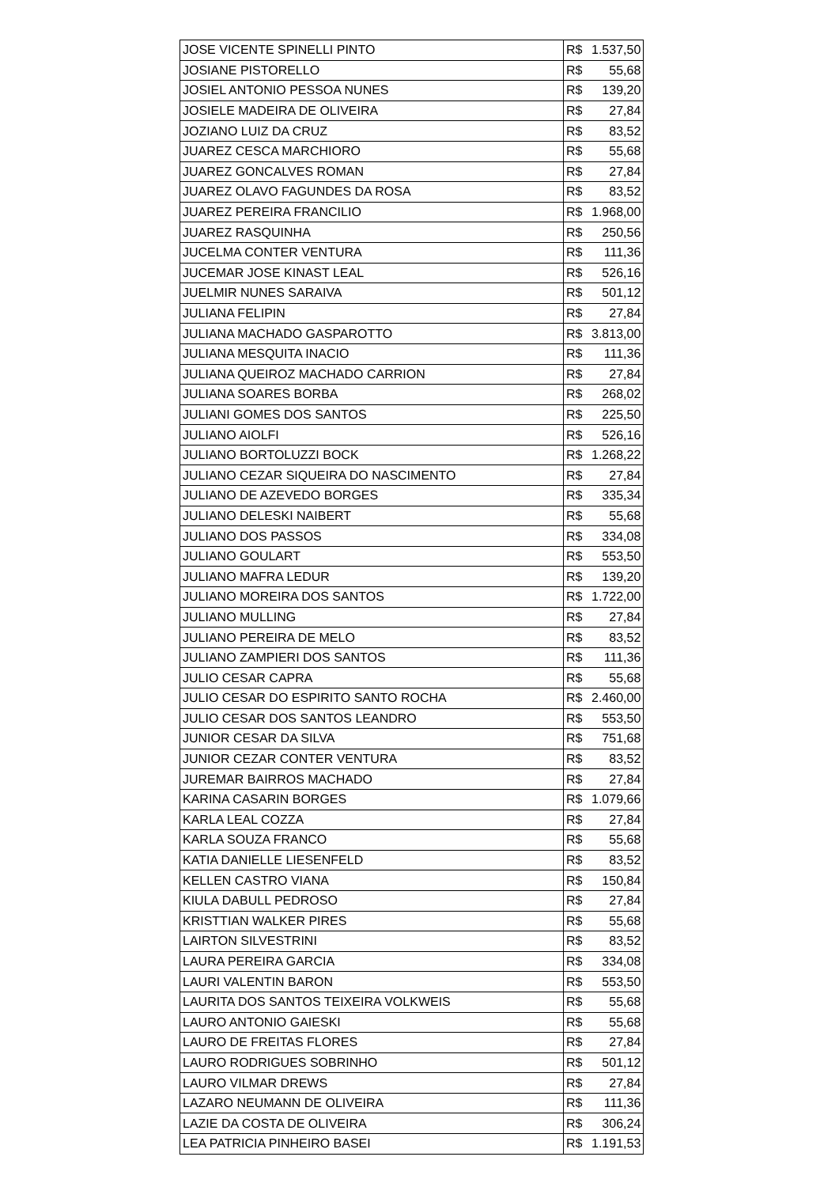| JOSE VICENTE SPINELLI PINTO | R$ | 1.537,50 |
| JOSIANE PISTORELLO | R$ | 55,68 |
| JOSIEL ANTONIO PESSOA NUNES | R$ | 139,20 |
| JOSIELE MADEIRA DE OLIVEIRA | R$ | 27,84 |
| JOZIANO LUIZ DA CRUZ | R$ | 83,52 |
| JUAREZ CESCA MARCHIORO | R$ | 55,68 |
| JUAREZ GONCALVES ROMAN | R$ | 27,84 |
| JUAREZ OLAVO FAGUNDES DA ROSA | R$ | 83,52 |
| JUAREZ PEREIRA FRANCILIO | R$ | 1.968,00 |
| JUAREZ RASQUINHA | R$ | 250,56 |
| JUCELMA CONTER VENTURA | R$ | 111,36 |
| JUCEMAR JOSE KINAST LEAL | R$ | 526,16 |
| JUELMIR NUNES SARAIVA | R$ | 501,12 |
| JULIANA FELIPIN | R$ | 27,84 |
| JULIANA MACHADO GASPAROTTO | R$ | 3.813,00 |
| JULIANA MESQUITA INACIO | R$ | 111,36 |
| JULIANA QUEIROZ MACHADO CARRION | R$ | 27,84 |
| JULIANA SOARES BORBA | R$ | 268,02 |
| JULIANI GOMES DOS SANTOS | R$ | 225,50 |
| JULIANO AIOLFI | R$ | 526,16 |
| JULIANO BORTOLUZZI BOCK | R$ | 1.268,22 |
| JULIANO CEZAR SIQUEIRA DO NASCIMENTO | R$ | 27,84 |
| JULIANO DE AZEVEDO BORGES | R$ | 335,34 |
| JULIANO DELESKI NAIBERT | R$ | 55,68 |
| JULIANO DOS PASSOS | R$ | 334,08 |
| JULIANO GOULART | R$ | 553,50 |
| JULIANO MAFRA LEDUR | R$ | 139,20 |
| JULIANO MOREIRA DOS SANTOS | R$ | 1.722,00 |
| JULIANO MULLING | R$ | 27,84 |
| JULIANO PEREIRA DE MELO | R$ | 83,52 |
| JULIANO ZAMPIERI DOS SANTOS | R$ | 111,36 |
| JULIO CESAR CAPRA | R$ | 55,68 |
| JULIO CESAR DO ESPIRITO SANTO ROCHA | R$ | 2.460,00 |
| JULIO CESAR DOS SANTOS LEANDRO | R$ | 553,50 |
| JUNIOR CESAR DA SILVA | R$ | 751,68 |
| JUNIOR CEZAR CONTER VENTURA | R$ | 83,52 |
| JUREMAR BAIRROS MACHADO | R$ | 27,84 |
| KARINA CASARIN BORGES | R$ | 1.079,66 |
| KARLA LEAL COZZA | R$ | 27,84 |
| KARLA SOUZA FRANCO | R$ | 55,68 |
| KATIA DANIELLE LIESENFELD | R$ | 83,52 |
| KELLEN CASTRO VIANA | R$ | 150,84 |
| KIULA DABULL PEDROSO | R$ | 27,84 |
| KRISTTIAN WALKER PIRES | R$ | 55,68 |
| LAIRTON SILVESTRINI | R$ | 83,52 |
| LAURA PEREIRA GARCIA | R$ | 334,08 |
| LAURI VALENTIN BARON | R$ | 553,50 |
| LAURITA DOS SANTOS TEIXEIRA VOLKWEIS | R$ | 55,68 |
| LAURO ANTONIO GAIESKI | R$ | 55,68 |
| LAURO DE FREITAS FLORES | R$ | 27,84 |
| LAURO RODRIGUES SOBRINHO | R$ | 501,12 |
| LAURO VILMAR DREWS | R$ | 27,84 |
| LAZARO NEUMANN DE OLIVEIRA | R$ | 111,36 |
| LAZIE DA COSTA DE OLIVEIRA | R$ | 306,24 |
| LEA PATRICIA PINHEIRO BASEI | R$ | 1.191,53 |